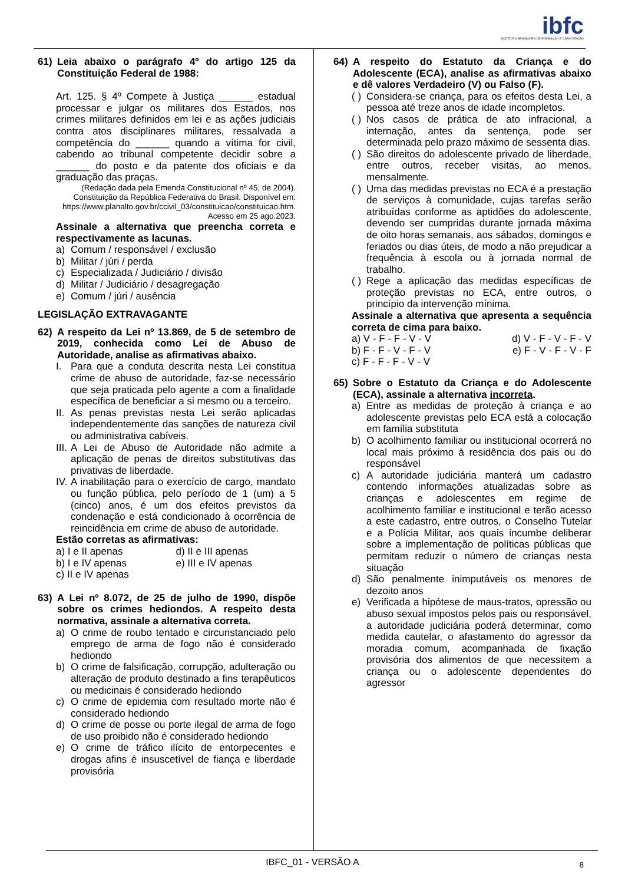ibfc
INSTITUTO BRASILEIRO DE FORMAÇÃO E CAPACITAÇÃO
61) Leia abaixo o parágrafo 4º do artigo 125 da Constituição Federal de 1988:
Art. 125. § 4º Compete à Justiça ______ estadual processar e julgar os militares dos Estados, nos crimes militares definidos em lei e as ações judiciais contra atos disciplinares militares, ressalvada a competência do ______ quando a vítima for civil, cabendo ao tribunal competente decidir sobre a ______ do posto e da patente dos oficiais e da graduação das praças.
(Redação dada pela Emenda Constitucional nº 45, de 2004).
Constituição da República Federativa do Brasil. Disponível em:
https://www.planalto.gov.br/ccivil_03/constituicao/constituicao.htm.
Acesso em 25 ago.2023.
Assinale a alternativa que preencha correta e respectivamente as lacunas.
a) Comum / responsável / exclusão
b) Militar / júri / perda
c) Especializada / Judiciário / divisão
d) Militar / Judiciário / desagregação
e) Comum / júri / ausência
LEGISLAÇÃO EXTRAVAGANTE
62) A respeito da Lei nº 13.869, de 5 de setembro de 2019, conhecida como Lei de Abuso de Autoridade, analise as afirmativas abaixo.
I. Para que a conduta descrita nesta Lei constitua crime de abuso de autoridade, faz-se necessário que seja praticada pelo agente a com a finalidade específica de beneficiar a si mesmo ou a terceiro.
II. As penas previstas nesta Lei serão aplicadas independentemente das sanções de natureza civil ou administrativa cabíveis.
III. A Lei de Abuso de Autoridade não admite a aplicação de penas de direitos substitutivas das privativas de liberdade.
IV. A inabilitação para o exercício de cargo, mandato ou função pública, pelo período de 1 (um) a 5 (cinco) anos, é um dos efeitos previstos da condenação e está condicionado à ocorrência de reincidência em crime de abuso de autoridade.
Estão corretas as afirmativas:
a) I e II apenas
d) II e III apenas
b) I e IV apenas
e) III e IV apenas
c) II e IV apenas
63) A Lei nº 8.072, de 25 de julho de 1990, dispõe sobre os crimes hediondos. A respeito desta normativa, assinale a alternativa correta.
a) O crime de roubo tentado e circunstanciado pelo emprego de arma de fogo não é considerado hediondo
b) O crime de falsificação, corrupção, adulteração ou alteração de produto destinado a fins terapêuticos ou medicinais é considerado hediondo
c) O crime de epidemia com resultado morte não é considerado hediondo
d) O crime de posse ou porte ilegal de arma de fogo de uso proibido não é considerado hediondo
e) O crime de tráfico ilícito de entorpecentes e drogas afins é insuscetível de fiança e liberdade provisória
64) A respeito do Estatuto da Criança e do Adolescente (ECA), analise as afirmativas abaixo e dê valores Verdadeiro (V) ou Falso (F).
( ) Considera-se criança, para os efeitos desta Lei, a pessoa até treze anos de idade incompletos.
( ) Nos casos de prática de ato infracional, a internação, antes da sentença, pode ser determinada pelo prazo máximo de sessenta dias.
( ) São direitos do adolescente privado de liberdade, entre outros, receber visitas, ao menos, mensalmente.
( ) Uma das medidas previstas no ECA é a prestação de serviços à comunidade, cujas tarefas serão atribuídas conforme as aptidões do adolescente, devendo ser cumpridas durante jornada máxima de oito horas semanais, aos sábados, domingos e feriados ou dias úteis, de modo a não prejudicar a frequência à escola ou à jornada normal de trabalho.
( ) Rege a aplicação das medidas específicas de proteção previstas no ECA, entre outros, o princípio da intervenção mínima.
Assinale a alternativa que apresenta a sequência correta de cima para baixo.
a) V - F - F - V - V
d) V - F - V - F - V
b) F - F - V - F - V
e) F - V - F - V - F
c) F - F - F - V - V
65) Sobre o Estatuto da Criança e do Adolescente (ECA), assinale a alternativa incorreta.
a) Entre as medidas de proteção à criança e ao adolescente previstas pelo ECA está a colocação em família substituta
b) O acolhimento familiar ou institucional ocorrerá no local mais próximo à residência dos pais ou do responsável
c) A autoridade judiciária manterá um cadastro contendo informações atualizadas sobre as crianças e adolescentes em regime de acolhimento familiar e institucional e terão acesso a este cadastro, entre outros, o Conselho Tutelar e a Polícia Militar, aos quais incumbe deliberar sobre a implementação de políticas públicas que permitam reduzir o número de crianças nesta situação
d) São penalmente inimputáveis os menores de dezoito anos
e) Verificada a hipótese de maus-tratos, opressão ou abuso sexual impostos pelos pais ou responsável, a autoridade judiciária poderá determinar, como medida cautelar, o afastamento do agressor da moradia comum, acompanhada de fixação provisória dos alimentos de que necessitem a criança ou o adolescente dependentes do agressor
IBFC_01 - VERSÃO A 8